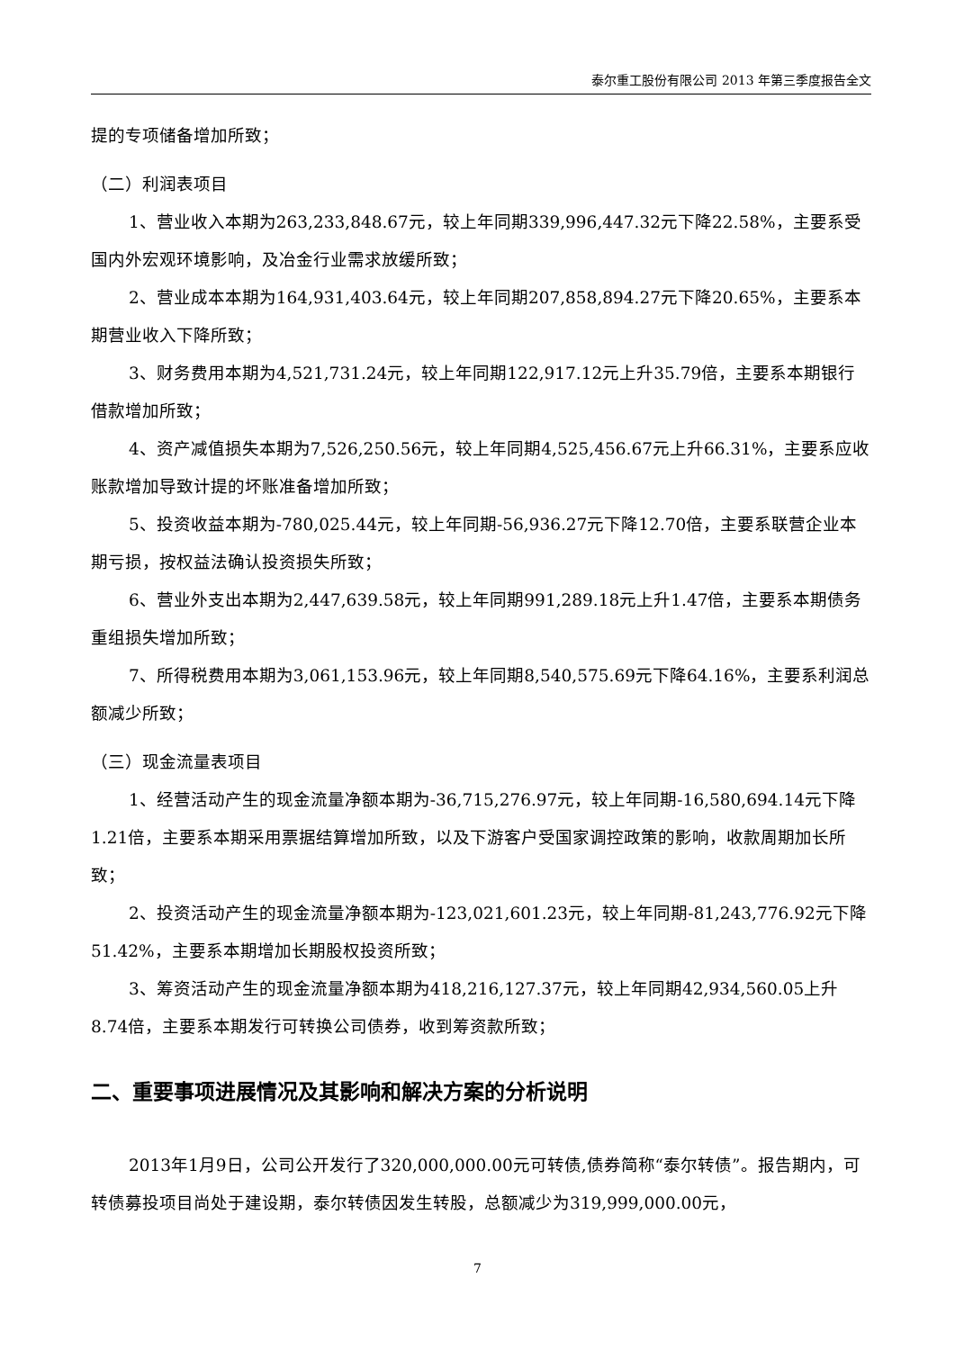泰尔重工股份有限公司 2013 年第三季度报告全文
提的专项储备增加所致；
（二）利润表项目
1、营业收入本期为263,233,848.67元，较上年同期339,996,447.32元下降22.58%，主要系受国内外宏观环境影响，及冶金行业需求放缓所致；
2、营业成本本期为164,931,403.64元，较上年同期207,858,894.27元下降20.65%，主要系本期营业收入下降所致；
3、财务费用本期为4,521,731.24元，较上年同期122,917.12元上升35.79倍，主要系本期银行借款增加所致；
4、资产减值损失本期为7,526,250.56元，较上年同期4,525,456.67元上升66.31%，主要系应收账款增加导致计提的坏账准备增加所致；
5、投资收益本期为-780,025.44元，较上年同期-56,936.27元下降12.70倍，主要系联营企业本期亏损，按权益法确认投资损失所致；
6、营业外支出本期为2,447,639.58元，较上年同期991,289.18元上升1.47倍，主要系本期债务重组损失增加所致；
7、所得税费用本期为3,061,153.96元，较上年同期8,540,575.69元下降64.16%，主要系利润总额减少所致；
（三）现金流量表项目
1、经营活动产生的现金流量净额本期为-36,715,276.97元，较上年同期-16,580,694.14元下降1.21倍，主要系本期采用票据结算增加所致，以及下游客户受国家调控政策的影响，收款周期加长所致；
2、投资活动产生的现金流量净额本期为-123,021,601.23元，较上年同期-81,243,776.92元下降51.42%，主要系本期增加长期股权投资所致；
3、筹资活动产生的现金流量净额本期为418,216,127.37元，较上年同期42,934,560.05上升8.74倍，主要系本期发行可转换公司债券，收到筹资款所致；
二、重要事项进展情况及其影响和解决方案的分析说明
2013年1月9日，公司公开发行了320,000,000.00元可转债,债券简称“泰尔转债”。报告期内，可转债募投项目尚处于建设期，泰尔转债因发生转股，总额减少为319,999,000.00元，
7